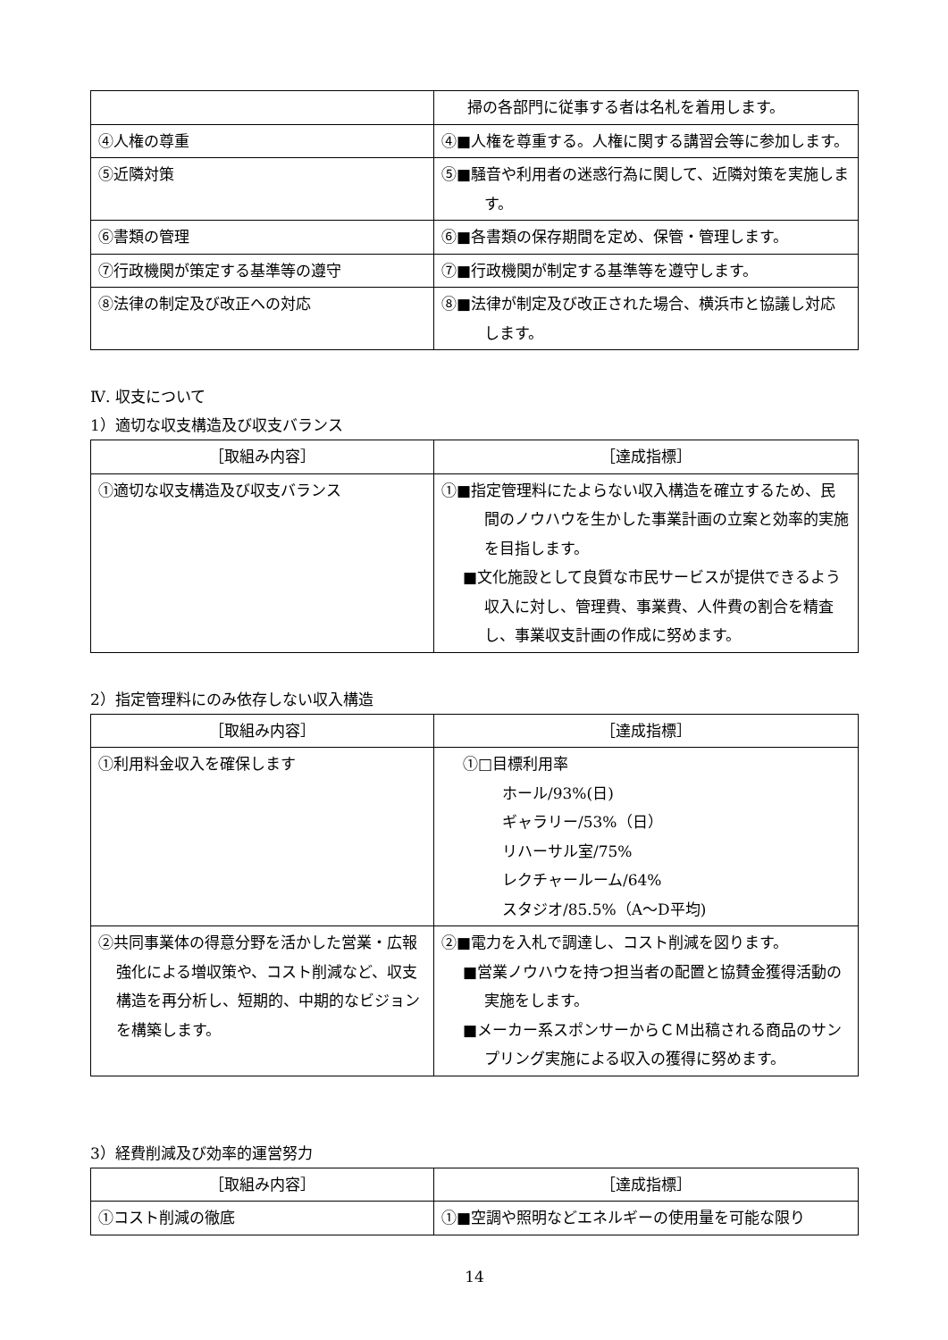| | 掃の各部門に従事する者は名札を着用します。 |
| ④人権の尊重 | ④■人権を尊重する。人権に関する講習会等に参加します。 |
| ⑤近隣対策 | ⑤■騒音や利用者の迷惑行為に関して、近隣対策を実施します。 |
| ⑥書類の管理 | ⑥■各書類の保存期間を定め、保管・管理します。 |
| ⑦行政機関が策定する基準等の遵守 | ⑦■行政機関が制定する基準等を遵守します。 |
| ⑧法律の制定及び改正への対応 | ⑧■法律が制定及び改正された場合、横浜市と協議し対応します。 |
Ⅳ. 収支について
1）適切な収支構造及び収支バランス
| ［取組み内容］ | ［達成指標］ |
| --- | --- |
| ①適切な収支構造及び収支バランス | ①■指定管理料にたよらない収入構造を確立するため、民間のノウハウを生かした事業計画の立案と効率的実施を目指します。 ■文化施設として良質な市民サービスが提供できるよう収入に対し、管理費、事業費、人件費の割合を精査し、事業収支計画の作成に努めます。 |
2）指定管理料にのみ依存しない収入構造
| ［取組み内容］ | ［達成指標］ |
| --- | --- |
| ①利用料金収入を確保します | ①□目標利用率 ホール/93%(日) ギャラリー/53%（日） リハーサル室/75% レクチャールーム/64% スタジオ/85.5%（A～D平均) |
| ②共同事業体の得意分野を活かした営業・広報強化による増収策や、コスト削減など、収支構造を再分析し、短期的、中期的なビジョンを構築します。 | ②■電力を入札で調達し、コスト削減を図ります。 ■営業ノウハウを持つ担当者の配置と協賛金獲得活動の実施をします。 ■メーカー系スポンサーからＣＭ出稿される商品のサンプリング実施による収入の獲得に努めます。 |
3）経費削減及び効率的運営努力
| ［取組み内容］ | ［達成指標］ |
| --- | --- |
| ①コスト削減の徹底 | ①■空調や照明などエネルギーの使用量を可能な限り |
14